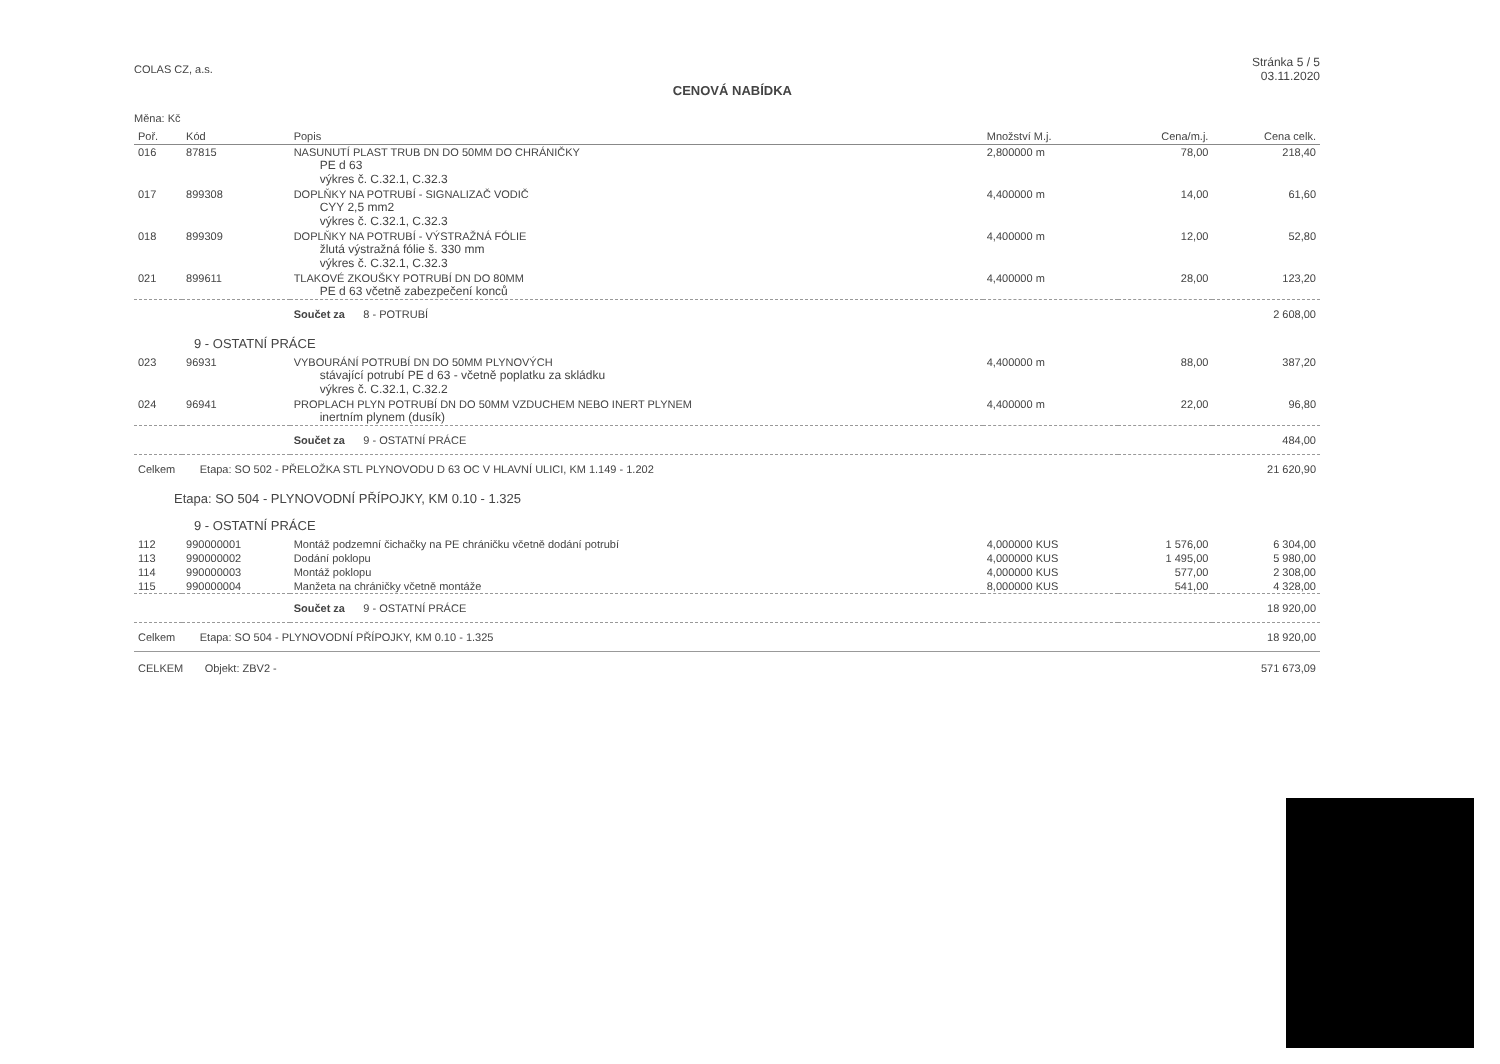COLAS CZ, a.s.
CENOVÁ NABÍDKA
Stránka 5 / 5
03.11.2020
Měna: Kč
| Poř. | Kód | Popis | Množství M.j. | Cena/m.j. | Cena celk. |
| --- | --- | --- | --- | --- | --- |
| 016 | 87815 | NASUNUTÍ PLAST TRUB DN DO 50MM DO CHRÁNIČKY PE d 63 výkres č. C.32.1, C.32.3 | 2,800000 m | 78,00 | 218,40 |
| 017 | 899308 | DOPLŇKY NA POTRUBÍ - SIGNALIZAČ VODIČ CYY 2,5 mm2 výkres č. C.32.1, C.32.3 | 4,400000 m | 14,00 | 61,60 |
| 018 | 899309 | DOPLŇKY NA POTRUBÍ - VÝSTRAŽNÁ FÓLIE žlutá výstražná fólie š. 330 mm výkres č. C.32.1, C.32.3 | 4,400000 m | 12,00 | 52,80 |
| 021 | 899611 | TLAKOVÉ ZKOUŠKY POTRUBÍ DN DO 80MM PE d 63 včetně zabezpečení konců | 4,400000 m | 28,00 | 123,20 |
| | | Součet za 8 - POTRUBÍ | | | 2 608,00 |
| 9 - OSTATNÍ PRÁCE | | | | | |
| 023 | 96931 | VYBOURÁNÍ POTRUBÍ DN DO 50MM PLYNOVÝCH stávající potrubí PE d 63 - včetně poplatku za skládku výkres č. C.32.1, C.32.2 | 4,400000 m | 88,00 | 387,20 |
| 024 | 96941 | PROPLACH PLYN POTRUBÍ DN DO 50MM VZDUCHEM NEBO INERT PLYNEM inertním plynem (dusík) | 4,400000 m | 22,00 | 96,80 |
| | | Součet za 9 - OSTATNÍ PRÁCE | | | 484,00 |
| Celkem Etapa: SO 502 - PŘELOŽKA STL PLYNOVODU D 63 OC V HLAVNÍ ULICI, KM 1.149 - 1.202 | | | | | 21 620,90 |
| Etapa: SO 504 - PLYNOVODNÍ PŘÍPOJKY, KM 0.10 - 1.325 | | | | | |
| 9 - OSTATNÍ PRÁCE | | | | | |
| 112 | 990000001 | Montáž podzemní čichačky na PE chráničku včetně dodání potrubí | 4,000000 KUS | 1 576,00 | 6 304,00 |
| 113 | 990000002 | Dodání poklopu | 4,000000 KUS | 1 495,00 | 5 980,00 |
| 114 | 990000003 | Montáž poklopu | 4,000000 KUS | 577,00 | 2 308,00 |
| 115 | 990000004 | Manžeta na chráničky včetně montáže | 8,000000 KUS | 541,00 | 4 328,00 |
| | | Součet za 9 - OSTATNÍ PRÁCE | | | 18 920,00 |
| Celkem Etapa: SO 504 - PLYNOVODNÍ PŘÍPOJKY, KM 0.10 - 1.325 | | | | | 18 920,00 |
| CELKEM Objekt: ZBV2 - | | | | | 571 673,09 |